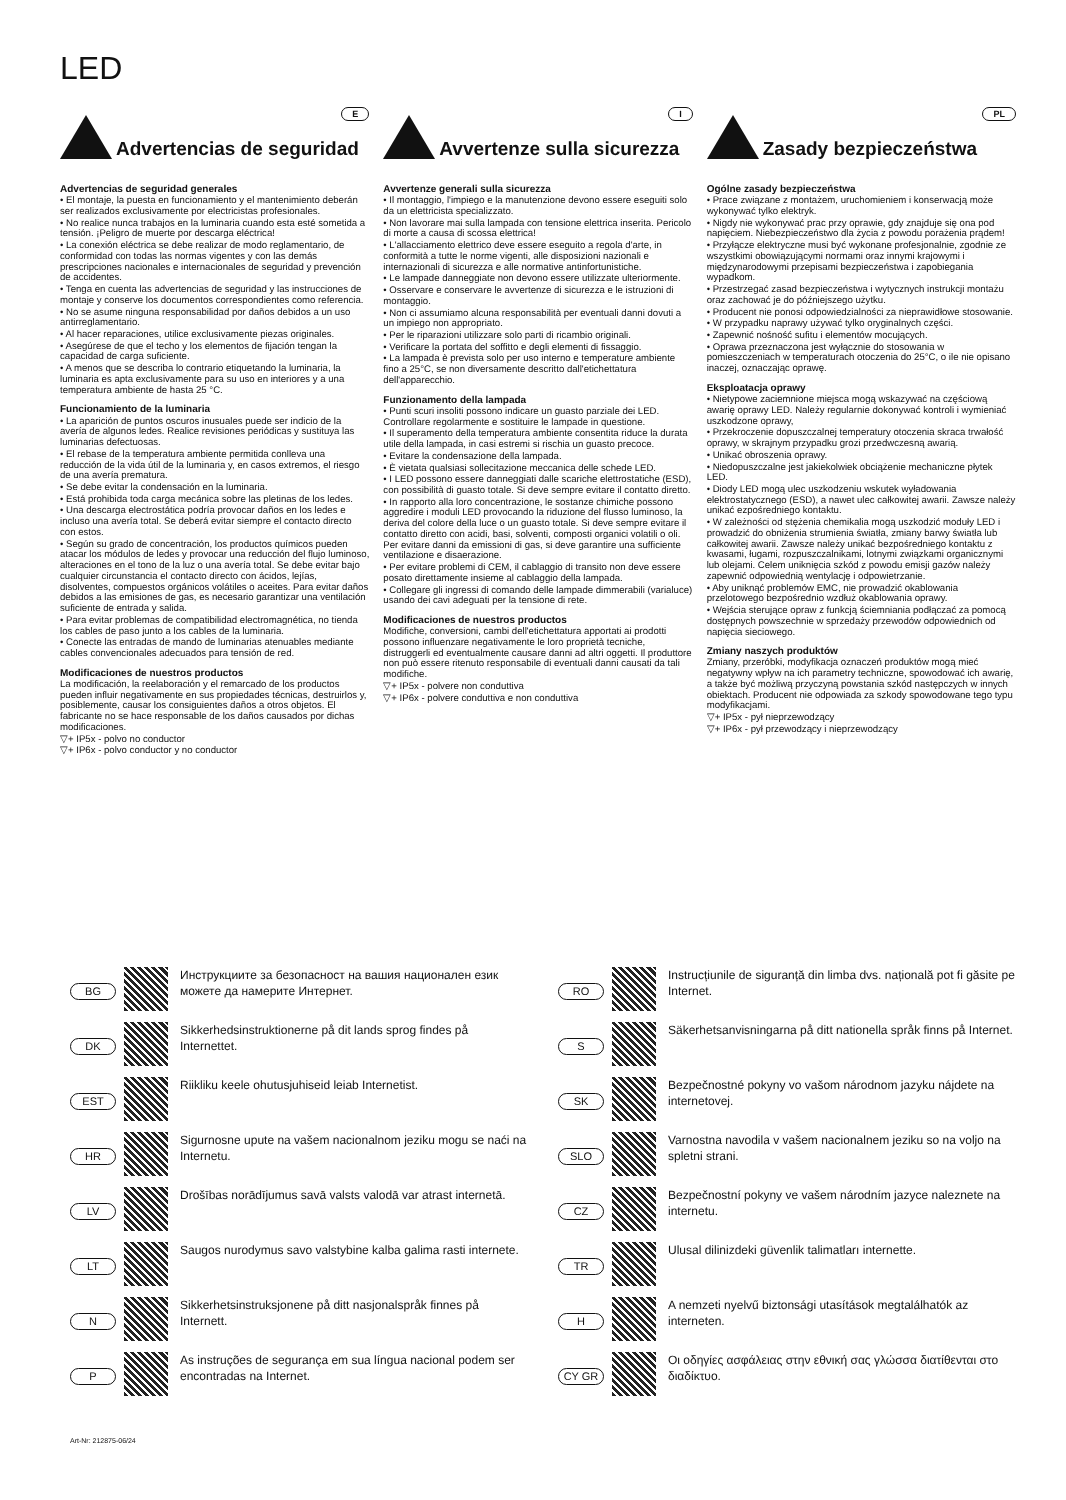LED
Advertencias de seguridad
E
Advertencias de seguridad generales
• El montaje, la puesta en funcionamiento y el mantenimiento deberán ser realizados exclusivamente por electricistas profesionales.
• No realice nunca trabajos en la luminaria cuando esta esté sometida a tensión. ¡Peligro de muerte por descarga eléctrica!
• La conexión eléctrica se debe realizar de modo reglamentario, de conformidad con todas las normas vigentes y con las demás prescripciones nacionales e internacionales de seguridad y prevención de accidentes.
• Tenga en cuenta las advertencias de seguridad y las instrucciones de montaje y conserve los documentos correspondientes como referencia.
• No se asume ninguna responsabilidad por daños debidos a un uso antirreglamentario.
• Al hacer reparaciones, utilice exclusivamente piezas originales.
• Asegúrese de que el techo y los elementos de fijación tengan la capacidad de carga suficiente.
• A menos que se describa lo contrario etiquetando la luminaria, la luminaria es apta exclusivamente para su uso en interiores y a una temperatura ambiente de hasta 25 °C.
Funcionamiento de la luminaria
• La aparición de puntos oscuros inusuales puede ser indicio de la avería de algunos ledes. Realice revisiones periódicas y sustituya las luminarias defectuosas.
• El rebase de la temperatura ambiente permitida conlleva una reducción de la vida útil de la luminaria y, en casos extremos, el riesgo de una avería prematura.
• Se debe evitar la condensación en la luminaria.
• Está prohibida toda carga mecánica sobre las pletinas de los ledes.
• Una descarga electrostática podría provocar daños en los ledes e incluso una avería total. Se deberá evitar siempre el contacto directo con estos.
• Según su grado de concentración, los productos químicos pueden atacar los módulos de ledes y provocar una reducción del flujo luminoso, alteraciones en el tono de la luz o una avería total. Se debe evitar bajo cualquier circunstancia el contacto directo con ácidos, lejías, disolventes, compuestos orgánicos volátiles o aceites. Para evitar daños debidos a las emisiones de gas, es necesario garantizar una ventilación suficiente de entrada y salida.
• Para evitar problemas de compatibilidad electromagnética, no tienda los cables de paso junto a los cables de la luminaria.
• Conecte las entradas de mando de luminarias atenuables mediante cables convencionales adecuados para tensión de red.
Modificaciones de nuestros productos
La modificación, la reelaboración y el remarcado de los productos pueden influir negativamente en sus propiedades técnicas, destruirlos y, posiblemente, causar los consiguientes daños a otros objetos. El fabricante no se hace responsable de los daños causados por dichas modificaciones.
▽+ IP5x - polvo no conductor
▽+ IP6x - polvo conductor y no conductor
Avvertenze sulla sicurezza
I
Avvertenze generali sulla sicurezza
• Il montaggio, l'impiego e la manutenzione devono essere eseguiti solo da un elettricista specializzato.
• Non lavorare mai sulla lampada con tensione elettrica inserita. Pericolo di morte a causa di scossa elettrica!
• L'allacciamento elettrico deve essere eseguito a regola d'arte, in conformità a tutte le norme vigenti, alle disposizioni nazionali e internazionali di sicurezza e alle normative antinfortunistiche.
• Le lampade danneggiate non devono essere utilizzate ulteriormente.
• Osservare e conservare le avvertenze di sicurezza e le istruzioni di montaggio.
• Non ci assumiamo alcuna responsabilità per eventuali danni dovuti a un impiego non appropriato.
• Per le riparazioni utilizzare solo parti di ricambio originali.
• Verificare la portata del soffitto e degli elementi di fissaggio.
• La lampada è prevista solo per uso interno e temperature ambiente fino a 25°C, se non diversamente descritto dall'etichettatura dell'apparecchio.
Funzionamento della lampada
• Punti scuri insoliti possono indicare un guasto parziale dei LED. Controllare regolarmente e sostituire le lampade in questione.
• Il superamento della temperatura ambiente consentita riduce la durata utile della lampada, in casi estremi si rischia un guasto precoce.
• Evitare la condensazione della lampada.
• È vietata qualsiasi sollecitazione meccanica delle schede LED.
• I LED possono essere danneggiati dalle scariche elettrostatiche (ESD), con possibilità di guasto totale. Si deve sempre evitare il contatto diretto.
• In rapporto alla loro concentrazione, le sostanze chimiche possono aggredire i moduli LED provocando la riduzione del flusso luminoso, la deriva del colore della luce o un guasto totale. Si deve sempre evitare il contatto diretto con acidi, basi, solventi, composti organici volatili o oli. Per evitare danni da emissioni di gas, si deve garantire una sufficiente ventilazione e disaerazione.
• Per evitare problemi di CEM, il cablaggio di transito non deve essere posato direttamente insieme al cablaggio della lampada.
• Collegare gli ingressi di comando delle lampade dimmerabili (varialuce) usando dei cavi adeguati per la tensione di rete.
Modificaciones de nuestros productos
Modifiche, conversioni, cambi dell'etichettatura apportati ai prodotti possono influenzare negativamente le loro proprietà tecniche, distruggerli ed eventualmente causare danni ad altri oggetti. Il produttore non può essere ritenuto responsabile di eventuali danni causati da tali modifiche.
▽+ IP5x - polvere non conduttiva
▽+ IP6x - polvere conduttiva e non conduttiva
Zasady bezpieczeństwa
PL
Ogólne zasady bezpieczeństwa
• Prace związane z montażem, uruchomieniem i konserwacją może wykonywać tylko elektryk.
• Nigdy nie wykonywać prac przy oprawie, gdy znajduje się ona pod napięciem. Niebezpieczeństwo dla życia z powodu porażenia prądem!
• Przyłącze elektryczne musi być wykonane profesjonalnie, zgodnie ze wszystkimi obowiązującymi normami oraz innymi krajowymi i międzynarodowymi przepisami bezpieczeństwa i zapobiegania wypadkom.
• Przestrzegać zasad bezpieczeństwa i wytycznych instrukcji montażu oraz zachować je do późniejszego użytku.
• Producent nie ponosi odpowiedzialności za nieprawidłowe stosowanie.
• W przypadku naprawy używać tylko oryginalnych części.
• Zapewnić nośność sufitu i elementów mocujących.
• Oprawa przeznaczona jest wyłącznie do stosowania w pomieszczeniach w temperaturach otoczenia do 25°C, o ile nie opisano inaczej, oznaczając oprawę.
Eksploatacja oprawy
• Nietypowe zaciemnione miejsca mogą wskazywać na częściową awarię oprawy LED. Należy regularnie dokonywać kontroli i wymieniać uszkodzone oprawy,
• Przekroczenie dopuszczalnej temperatury otoczenia skraca trwałość oprawy, w skrajnym przypadku grozi przedwczesną awarią.
• Unikać obroszenia oprawy.
• Niedopuszczalne jest jakiekolwiek obciążenie mechaniczne płytek LED.
• Diody LED mogą ulec uszkodzeniu wskutek wyładowania elektrostatycznego (ESD), a nawet ulec całkowitej awarii. Zawsze należy unikać ezpośredniego kontaktu.
• W zależności od stężenia chemikalia mogą uszkodzić moduły LED i prowadzić do obniżenia strumienia światła, zmiany barwy światła lub całkowitej awarii. Zawsze należy unikać bezpośredniego kontaktu z kwasami, ługami, rozpuszczalnikami, lotnymi związkami organicznymi lub olejami. Celem uniknięcia szkód z powodu emisji gazów należy zapewnić odpowiednią wentylację i odpowietrzanie.
• Aby uniknąć problemów EMC, nie prowadzić okablowania przelotowego bezpośrednio wzdłuż okablowania oprawy.
• Wejścia sterujące opraw z funkcją ściemniania podłączać za pomocą dostępnych powszechnie w sprzedaży przewodów odpowiednich od napięcia sieciowego.
Zmiany naszych produktów
Zmiany, przeróbki, modyfikacja oznaczeń produktów mogą mieć negatywny wpływ na ich parametry techniczne, spowodować ich awarię, a także być możliwą przyczyną powstania szkód następczych w innych obiektach. Producent nie odpowiada za szkody spowodowane tego typu modyfikacjami.
▽+ IP5x - pył nieprzewodzący
▽+ IP6x - pył przewodzący i nieprzewodzący
BG Инструкциите за безопасност на вашия национален език можете да намерите Интернет.
DK Sikkerhedsinstruktionerne på dit lands sprog findes på Internettet.
EST Riikliku keele ohutusjuhiseid leiab Internetist.
HR Sigurnosne upute na vašem nacionalnom jeziku mogu se naći na Internetu.
LV Drošības norādījumus savā valsts valodā var atrast internetā.
LT Saugos nurodymus savo valstybine kalba galima rasti internete.
N Sikkerhetsinstruksjonene på ditt nasjonalspråk finnes på Internett.
P As instruções de segurança em sua língua nacional podem ser encontradas na Internet.
Art-Nr: 212875-06/24
RO Instrucțiunile de siguranță din limba dvs. națională pot fi găsite pe Internet.
S Säkerhetsanvisningarna på ditt nationella språk finns på Internet.
SK Bezpečnostné pokyny vo vašom národnom jazyku nájdete na internetovej.
SLO Varnostna navodila v vašem nacionalnem jeziku so na voljo na spletni strani.
CZ Bezpečnostní pokyny ve vašem národním jazyce naleznete na internetu.
TR Ulusal dilinizdeki güvenlik talimatları internette.
H A nemzeti nyelvű biztonsági utasítások megtalálhatók az interneten.
CY GR Οι οδηγίες ασφάλειας στην εθνική σας γλώσσα διατίθενται στο διαδίκτυο.